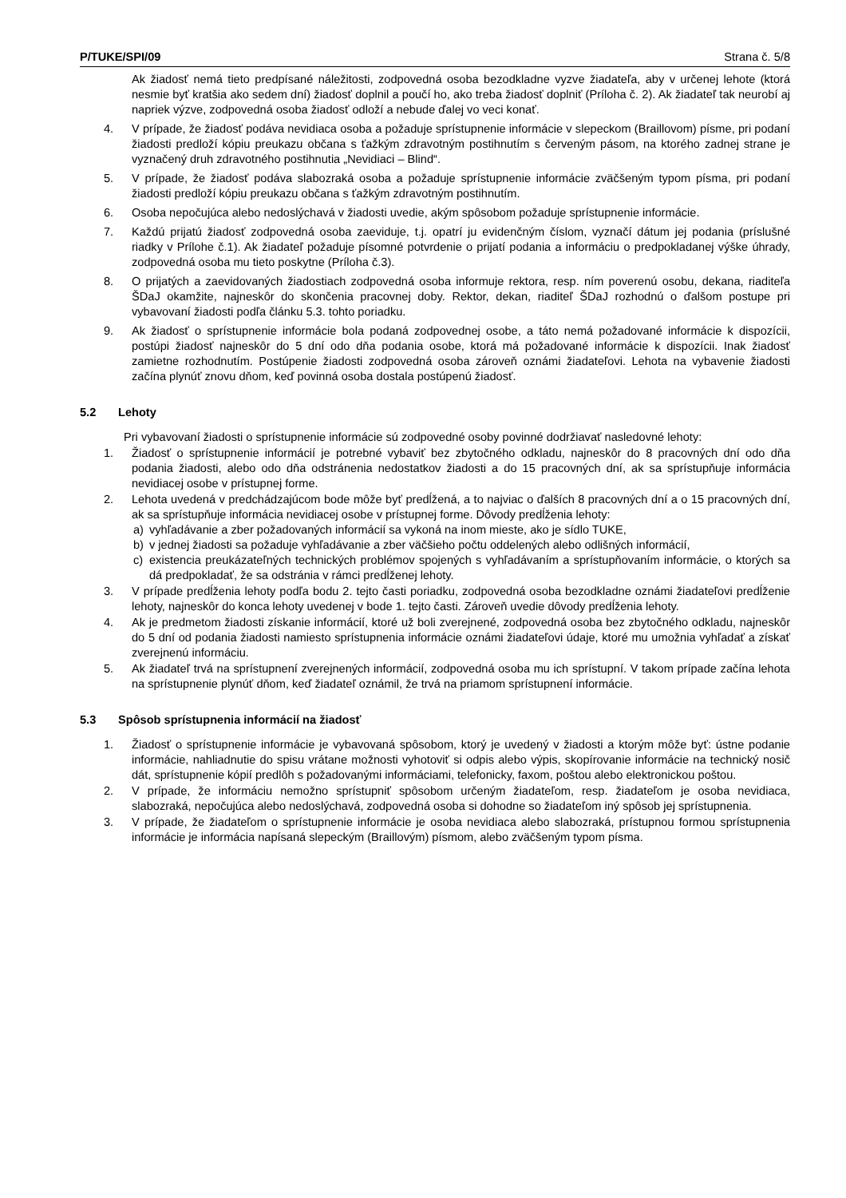P/TUKE/SPI/09 Strana č. 5/8
Ak žiadosť nemá tieto predpísané náležitosti, zodpovedná osoba bezodkladne vyzve žiadateľa, aby v určenej lehote (ktorá nesmie byť kratšia ako sedem dní) žiadosť doplnil a poučí ho, ako treba žiadosť doplniť (Príloha č. 2). Ak žiadateľ tak neurobí aj napriek výzve, zodpovedná osoba žiadosť odloží a nebude ďalej vo veci konať.
4. V prípade, že žiadosť podáva nevidiaca osoba a požaduje sprístupnenie informácie v slepeckom (Braillovom) písme, pri podaní žiadosti predloží kópiu preukazu občana s ťažkým zdravotným postihnutím s červeným pásom, na ktorého zadnej strane je vyznačený druh zdravotného postihnutia „Nevidiaci – Blind“.
5. V prípade, že žiadosť podáva slabozraká osoba a požaduje sprístupnenie informácie zväčšeným typom písma, pri podaní žiadosti predloží kópiu preukazu občana s ťažkým zdravotným postihnutím.
6. Osoba nepočujúca alebo nedoslýchavá v žiadosti uvedie, akým spôsobom požaduje sprístupnenie informácie.
7. Každú prijatú žiadosť zodpovedná osoba zaeviduje, t.j. opatrí ju evidenčným číslom, vyznačí dátum jej podania (príslušné riadky v Prílohe č.1). Ak žiadateľ požaduje písomné potvrdenie o prijatí podania a informáciu o predpokladanej výške úhrady, zodpovedná osoba mu tieto poskytne (Príloha č.3).
8. O prijatých a zaevidovaných žiadostiach zodpovedná osoba informuje rektora, resp. ním poverenú osobu, dekana, riaditeľa ŠDaJ okamžite, najneskôr do skončenia pracovnej doby. Rektor, dekan, riaditeľ ŠDaJ rozhodnú o ďalšom postupe pri vybavovaní žiadosti podľa článku 5.3. tohto poriadku.
9. Ak žiadosť o sprístupnenie informácie bola podaná zodpovednej osobe, a táto nemá požadované informácie k dispozícii, postúpi žiadosť najneskôr do 5 dní odo dňa podania osobe, ktorá má požadované informácie k dispozícii. Inak žiadosť zamietne rozhodnutím. Postúpenie žiadosti zodpovedná osoba zároveň oznámi žiadateľovi. Lehota na vybavenie žiadosti začína plynúť znovu dňom, keď povinná osoba dostala postúpenú žiadosť.
5.2 Lehoty
Pri vybavovaní žiadosti o sprístupnenie informácie sú zodpovedné osoby povinné dodržiavať nasledovné lehoty:
1. Žiadosť o sprístupnenie informácií je potrebné vybaviť bez zbytočného odkladu, najneskôr do 8 pracovných dní odo dňa podania žiadosti, alebo odo dňa odstránenia nedostatkov žiadosti a do 15 pracovných dní, ak sa sprístupňuje informácia nevidiacej osobe v prístupnej forme.
2. Lehota uvedená v predchádzajúcom bode môže byť predĺžená, a to najviac o ďalších 8 pracovných dní a o 15 pracovných dní, ak sa sprístupňuje informácia nevidiacej osobe v prístupnej forme. Dôvody predĺženia lehoty:
a) vyhľadávanie a zber požadovaných informácií sa vykoná na inom mieste, ako je sídlo TUKE,
b) v jednej žiadosti sa požaduje vyhľadávanie a zber väčšieho počtu oddelených alebo odlišných informácií,
c) existencia preukázateľných technických problémov spojených s vyhľadávaním a sprístupňovaním informácie, o ktorých sa dá predpokladať, že sa odstránia v rámci predĺženej lehoty.
3. V prípade predĺženia lehoty podľa bodu 2. tejto časti poriadku, zodpovedná osoba bezodkladne oznámi žiadateľovi predĺženie lehoty, najneskôr do konca lehoty uvedenej v bode 1. tejto časti. Zároveň uvedie dôvody predĺženia lehoty.
4. Ak je predmetom žiadosti získanie informácií, ktoré už boli zverejnené, zodpovedná osoba bez zbytočného odkladu, najneskôr do 5 dní od podania žiadosti namiesto sprístupnenia informácie oznámi žiadateľovi údaje, ktoré mu umožnia vyhľadať a získať zverejnenú informáciu.
5. Ak žiadateľ trvá na sprístupnení zverejnených informácií, zodpovedná osoba mu ich sprístupní. V takom prípade začína lehota na sprístupnenie plynúť dňom, keď žiadateľ oznámil, že trvá na priamom sprístupnení informácie.
5.3 Spôsob sprístupnenia informácií na žiadosť
1. Žiadosť o sprístupnenie informácie je vybavovaná spôsobom, ktorý je uvedený v žiadosti a ktorým môže byť: ústne podanie informácie, nahliadnutie do spisu vrátane možnosti vyhotoviť si odpis alebo výpis, skopírovanie informácie na technický nosič dát, sprístupnenie kópií predlôh s požadovanými informáciami, telefonicky, faxom, poštou alebo elektronickou poštou.
2. V prípade, že informáciu nemožno sprístupniť spôsobom určeným žiadateľom, resp. žiadateľom je osoba nevidiaca, slabozraká, nepočujúca alebo nedoslýchavá, zodpovedná osoba si dohodne so žiadateľom iný spôsob jej sprístupnenia.
3. V prípade, že žiadateľom o sprístupnenie informácie je osoba nevidiaca alebo slabozraká, prístupnou formou sprístupnenia informácie je informácia napísaná slepeckým (Braillovým) písmom, alebo zväčšeným typom písma.